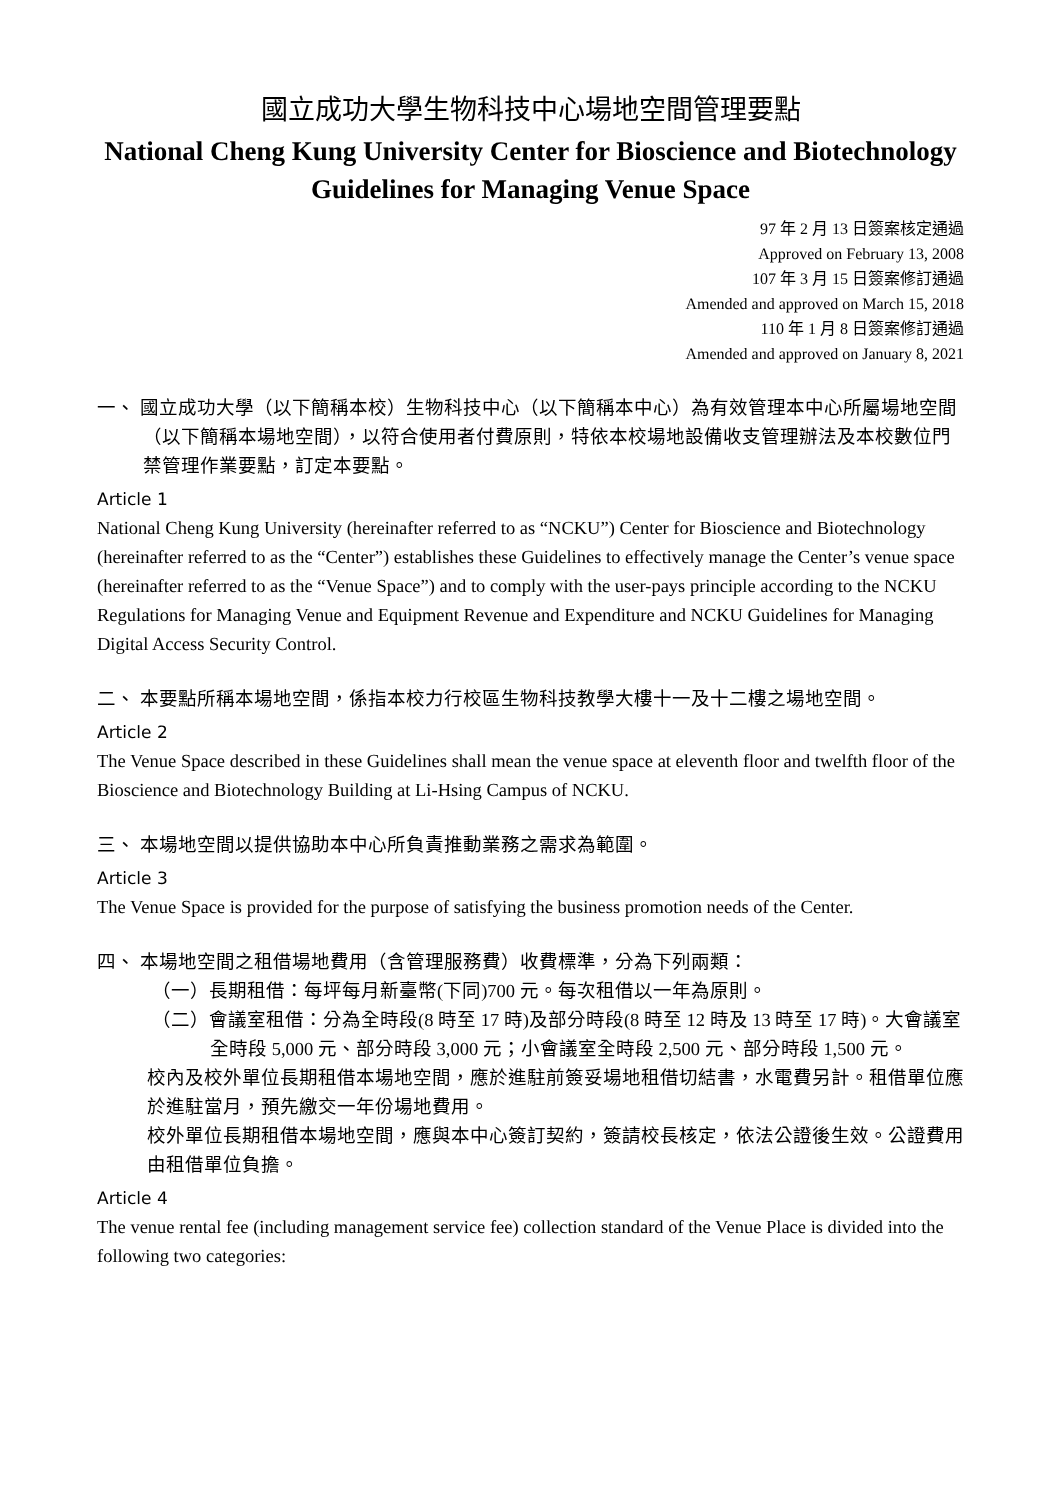國立成功大學生物科技中心場地空間管理要點
National Cheng Kung University Center for Bioscience and Biotechnology Guidelines for Managing Venue Space
97 年 2 月 13 日簽案核定通過
Approved on February 13, 2008
107 年 3 月 15 日簽案修訂通過
Amended and approved on March 15, 2018
110 年 1 月 8 日簽案修訂通過
Amended and approved on January 8, 2021
一、 國立成功大學（以下簡稱本校）生物科技中心（以下簡稱本中心）為有效管理本中心所屬場地空間（以下簡稱本場地空間），以符合使用者付費原則，特依本校場地設備收支管理辦法及本校數位門禁管理作業要點，訂定本要點。
Article 1
National Cheng Kung University (hereinafter referred to as “NCKU”) Center for Bioscience and Biotechnology (hereinafter referred to as the “Center”) establishes these Guidelines to effectively manage the Center’s venue space (hereinafter referred to as the “Venue Space”) and to comply with the user-pays principle according to the NCKU Regulations for Managing Venue and Equipment Revenue and Expenditure and NCKU Guidelines for Managing Digital Access Security Control.
二、 本要點所稱本場地空間，係指本校力行校區生物科技教學大樓十一及十二樓之場地空間。
Article 2
The Venue Space described in these Guidelines shall mean the venue space at eleventh floor and twelfth floor of the Bioscience and Biotechnology Building at Li-Hsing Campus of NCKU.
三、 本場地空間以提供協助本中心所負責推動業務之需求為範圍。
Article 3
The Venue Space is provided for the purpose of satisfying the business promotion needs of the Center.
四、 本場地空間之租借場地費用（含管理服務費）收費標準，分為下列兩類：
（一）長期租借：每坪每月新臺幣(下同)700 元。每次租借以一年為原則。
（二）會議室租借：分為全時段(8 時至 17 時)及部分時段(8 時至 12 時及 13 時至 17 時)。大會議室全時段 5,000 元、部分時段 3,000 元；小會議室全時段 2,500 元、部分時段 1,500 元。
校內及校外單位長期租借本場地空間，應於進駐前簽妥場地租借切結書，水電費另計。租借單位應於進駐當月，預先繳交一年份場地費用。
校外單位長期租借本場地空間，應與本中心簽訂契約，簽請校長核定，依法公證後生效。公證費用由租借單位負擔。
Article 4
The venue rental fee (including management service fee) collection standard of the Venue Place is divided into the following two categories: